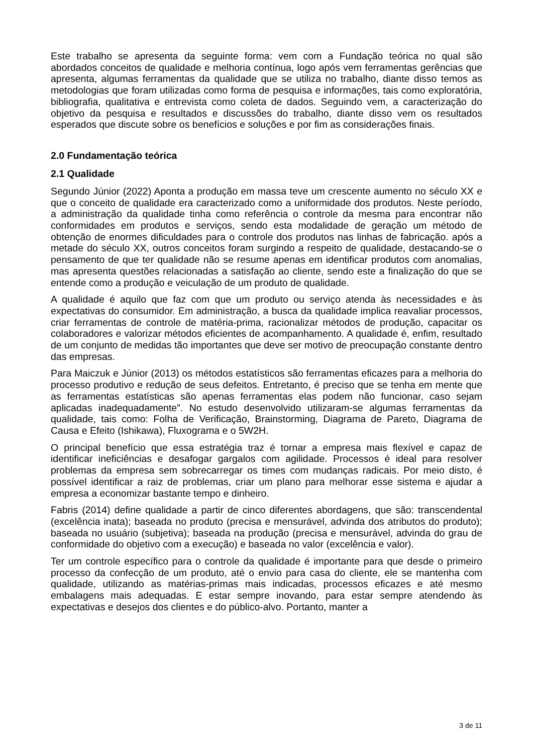Este trabalho se apresenta da seguinte forma: vem com a Fundação teórica no qual são abordados conceitos de qualidade e melhoria contínua, logo após vem ferramentas gerências que apresenta, algumas ferramentas da qualidade que se utiliza no trabalho, diante disso temos as metodologias que foram utilizadas como forma de pesquisa e informações, tais como exploratória, bibliografia, qualitativa e entrevista como coleta de dados. Seguindo vem, a caracterização do objetivo da pesquisa e resultados e discussões do trabalho, diante disso vem os resultados esperados que discute sobre os benefícios e soluções e por fim as considerações finais.
2.0 Fundamentação teórica
2.1 Qualidade
Segundo Júnior (2022) Aponta a produção em massa teve um crescente aumento no século XX e que o conceito de qualidade era caracterizado como a uniformidade dos produtos. Neste período, a administração da qualidade tinha como referência o controle da mesma para encontrar não conformidades em produtos e serviços, sendo esta modalidade de geração um método de obtenção de enormes dificuldades para o controle dos produtos nas linhas de fabricação. após a metade do século XX, outros conceitos foram surgindo a respeito de qualidade, destacando-se o pensamento de que ter qualidade não se resume apenas em identificar produtos com anomalias, mas apresenta questões relacionadas a satisfação ao cliente, sendo este a finalização do que se entende como a produção e veiculação de um produto de qualidade.
A qualidade é aquilo que faz com que um produto ou serviço atenda às necessidades e às expectativas do consumidor. Em administração, a busca da qualidade implica reavaliar processos, criar ferramentas de controle de matéria-prima, racionalizar métodos de produção, capacitar os colaboradores e valorizar métodos eficientes de acompanhamento. A qualidade é, enfim, resultado de um conjunto de medidas tão importantes que deve ser motivo de preocupação constante dentro das empresas.
Para Maiczuk e Júnior (2013) os métodos estatísticos são ferramentas eficazes para a melhoria do processo produtivo e redução de seus defeitos. Entretanto, é preciso que se tenha em mente que as ferramentas estatísticas são apenas ferramentas elas podem não funcionar, caso sejam aplicadas inadequadamente”. No estudo desenvolvido utilizaram-se algumas ferramentas da qualidade, tais como: Folha de Verificação, Brainstorming, Diagrama de Pareto, Diagrama de Causa e Efeito (Ishikawa), Fluxograma e o 5W2H.
O principal benefício que essa estratégia traz é tornar a empresa mais flexível e capaz de identificar ineficiências e desafogar gargalos com agilidade. Processos é ideal para resolver problemas da empresa sem sobrecarregar os times com mudanças radicais. Por meio disto, é possível identificar a raiz de problemas, criar um plano para melhorar esse sistema e ajudar a empresa a economizar bastante tempo e dinheiro.
Fabris (2014) define qualidade a partir de cinco diferentes abordagens, que são: transcendental (excelência inata); baseada no produto (precisa e mensurável, advinda dos atributos do produto); baseada no usuário (subjetiva); baseada na produção (precisa e mensurável, advinda do grau de conformidade do objetivo com a execução) e baseada no valor (excelência e valor).
Ter um controle específico para o controle da qualidade é importante para que desde o primeiro processo da confecção de um produto, até o envio para casa do cliente, ele se mantenha com qualidade, utilizando as matérias-primas mais indicadas, processos eficazes e até mesmo embalagens mais adequadas. E estar sempre inovando, para estar sempre atendendo às expectativas e desejos dos clientes e do público-alvo. Portanto, manter a
3 de 11